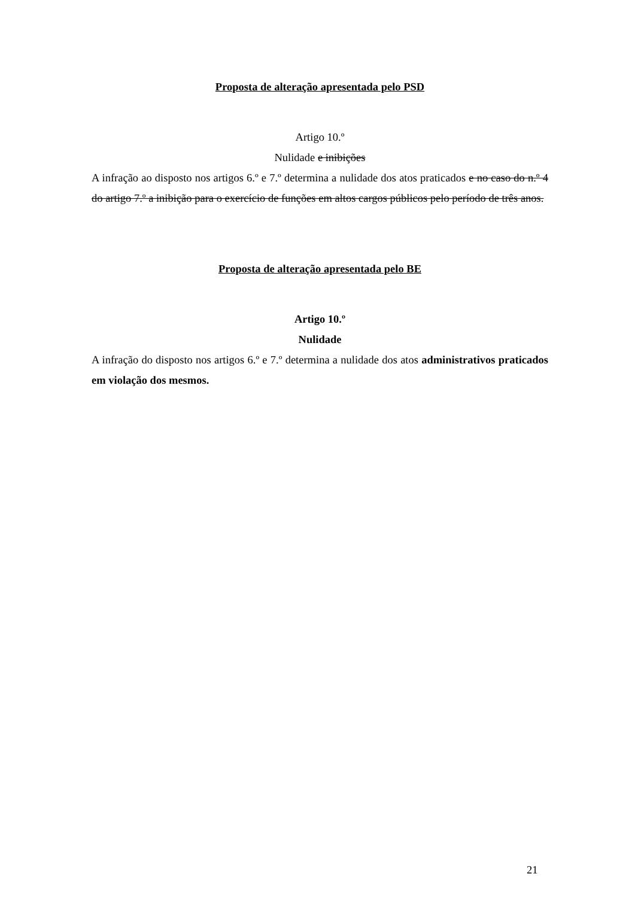Proposta de alteração apresentada pelo PSD
Artigo 10.º
Nulidade e inibições
A infração ao disposto nos artigos 6.º e 7.º determina a nulidade dos atos praticados e no caso do n.º 4 do artigo 7.º a inibição para o exercício de funções em altos cargos públicos pelo período de três anos.
Proposta de alteração apresentada pelo BE
Artigo 10.º
Nulidade
A infração do disposto nos artigos 6.º e 7.º determina a nulidade dos atos administrativos praticados em violação dos mesmos.
21